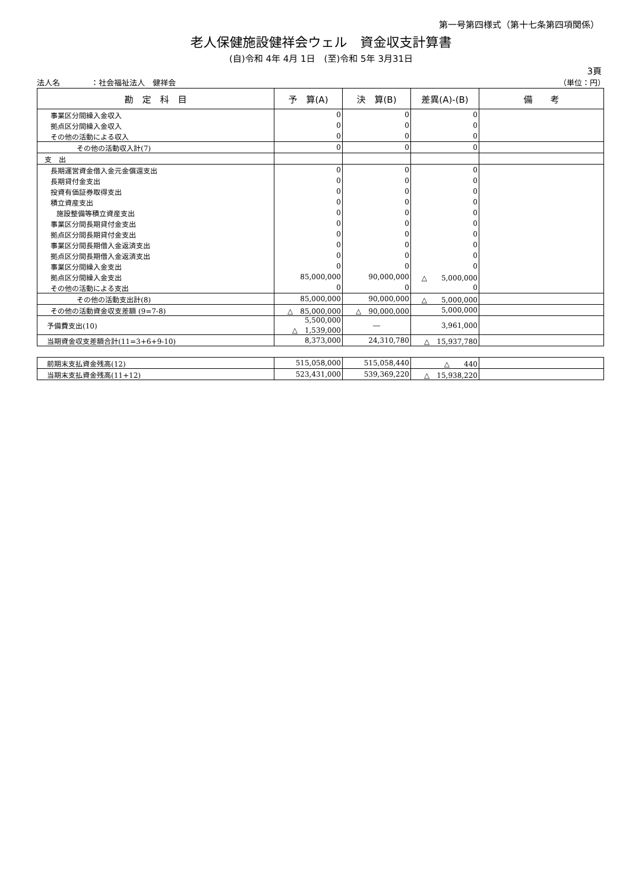第一号第四様式（第十七条第四項関係）
老人保健施設健祥会ウェル　資金収支計算書
(自)令和 4年 4月 1日　(至)令和 5年 3月31日
3頁
法人名　　　　：社会福祉法人　健祥会 （単位：円）
| 勘 定 科 目 | 予 算(A) | 決 算(B) | 差異(A)-(B) | 備 考 |
| --- | --- | --- | --- | --- |
| 事業区分間繰入金収入 | 0 | 0 | 0 | |
| 拠点区分間繰入金収入 | 0 | 0 | 0 | |
| その他の活動による収入 | 0 | 0 | 0 | |
| その他の活動収入計(7) | 0 | 0 | 0 | |
| 支 出 | | | | |
| 長期運営資金借入金元金償還支出 | 0 | 0 | 0 | |
| 長期貸付金支出 | 0 | 0 | 0 | |
| 投資有価証券取得支出 | 0 | 0 | 0 | |
| 積立資産支出 | 0 | 0 | 0 | |
| 施設整備等積立資産支出 | 0 | 0 | 0 | |
| 事業区分間長期貸付金支出 | 0 | 0 | 0 | |
| 拠点区分間長期貸付金支出 | 0 | 0 | 0 | |
| 事業区分間長期借入金返済支出 | 0 | 0 | 0 | |
| 拠点区分間長期借入金返済支出 | 0 | 0 | 0 | |
| 事業区分間繰入金支出 | 0 | 0 | 0 | |
| 拠点区分間繰入金支出 | 85,000,000 | 90,000,000 | △ 5,000,000 | |
| その他の活動による支出 | 0 | 0 | 0 | |
| その他の活動支出計(8) | 85,000,000 | 90,000,000 | △ 5,000,000 | |
| その他の活動資金収支差額 (9=7-8) | △ 85,000,000 | △ 90,000,000 | 5,000,000 | |
| 予備費支出(10) | 5,500,000 △ 1,539,000 | ― | 3,961,000 | |
| 当期資金収支差額合計(11=3+6+9-10) | 8,373,000 | 24,310,780 | △ 15,937,780 | |
| 前期末支払資金残高(12) | 515,058,000 | 515,058,440 | △ 440 | |
| 当期末支払資金残高(11+12) | 523,431,000 | 539,369,220 | △ 15,938,220 | |